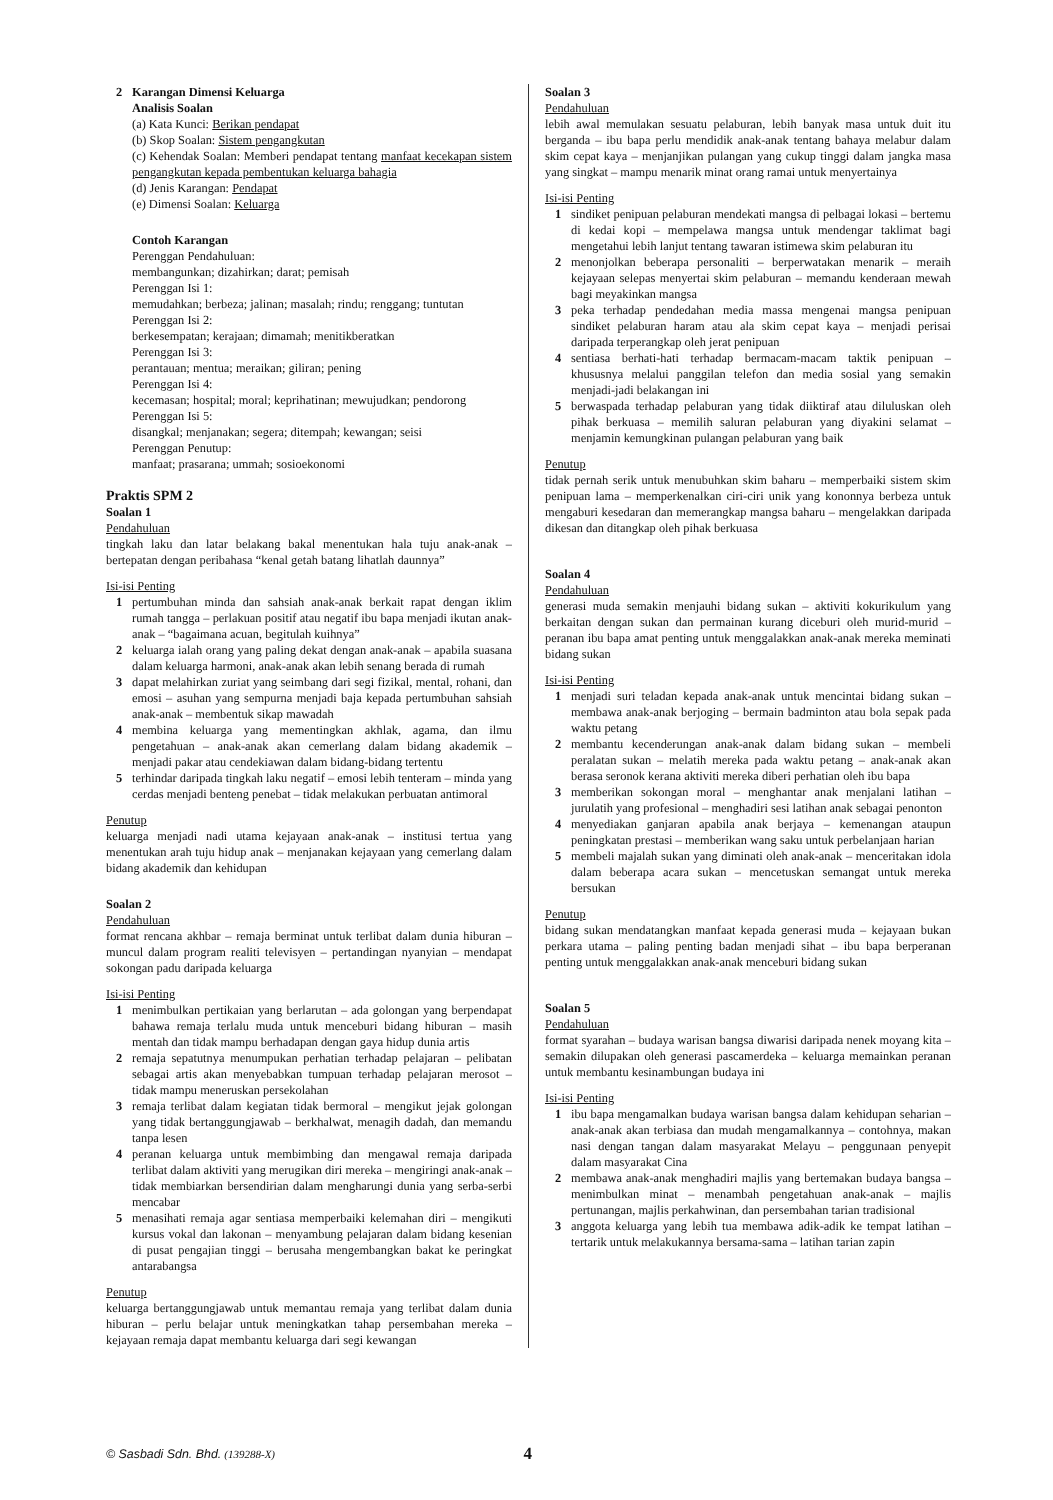2 Karangan Dimensi Keluarga
Analisis Soalan
(a) Kata Kunci: Berikan pendapat
(b) Skop Soalan: Sistem pengangkutan
(c) Kehendak Soalan: Memberi pendapat tentang manfaat kecekapan sistem pengangkutan kepada pembentukan keluarga bahagia
(d) Jenis Karangan: Pendapat
(e) Dimensi Soalan: Keluarga
Contoh Karangan
Perenggan Pendahuluan:
membangunkan; dizahirkan; darat; pemisah
Perenggan Isi 1:
memudahkan; berbeza; jalinan; masalah; rindu; renggang; tuntutan
Perenggan Isi 2:
berkesempatan; kerajaan; dimamah; menitikberatkan
Perenggan Isi 3:
perantauan; mentua; meraikan; giliran; pening
Perenggan Isi 4:
kecemasan; hospital; moral; keprihatinan; mewujudkan; pendorong
Perenggan Isi 5:
disangkal; menjanakan; segera; ditempah; kewangan; seisi
Perenggan Penutup:
manfaat; prasarana; ummah; sosioekonomi
Praktis SPM 2
Soalan 1
Pendahuluan
tingkah laku dan latar belakang bakal menentukan hala tuju anak-anak – bertepatan dengan peribahasa “kenal getah batang lihatlah daunnya”
Isi-isi Penting
1 pertumbuhan minda dan sahsiah anak-anak berkait rapat dengan iklim rumah tangga – perlakuan positif atau negatif ibu bapa menjadi ikutan anak-anak – “bagaimana acuan, begitulah kuihnya”
2 keluarga ialah orang yang paling dekat dengan anak-anak – apabila suasana dalam keluarga harmoni, anak-anak akan lebih senang berada di rumah
3 dapat melahirkan zuriat yang seimbang dari segi fizikal, mental, rohani, dan emosi – asuhan yang sempurna menjadi baja kepada pertumbuhan sahsiah anak-anak – membentuk sikap mawadah
4 membina keluarga yang mementingkan akhlak, agama, dan ilmu pengetahuan – anak-anak akan cemerlang dalam bidang akademik – menjadi pakar atau cendekiawan dalam bidang-bidang tertentu
5 terhindar daripada tingkah laku negatif – emosi lebih tenteram – minda yang cerdas menjadi benteng penebat – tidak melakukan perbuatan antimoral
Penutup
keluarga menjadi nadi utama kejayaan anak-anak – institusi tertua yang menentukan arah tuju hidup anak – menjanakan kejayaan yang cemerlang dalam bidang akademik dan kehidupan
Soalan 2
Pendahuluan
format rencana akhbar – remaja berminat untuk terlibat dalam dunia hiburan – muncul dalam program realiti televisyen – pertandingan nyanyian – mendapat sokongan padu daripada keluarga
Isi-isi Penting
1 menimbulkan pertikaian yang berlarutan – ada golongan yang berpendapat bahawa remaja terlalu muda untuk menceburi bidang hiburan – masih mentah dan tidak mampu berhadapan dengan gaya hidup dunia artis
2 remaja sepatutnya menumpukan perhatian terhadap pelajaran – pelibatan sebagai artis akan menyebabkan tumpuan terhadap pelajaran merosot – tidak mampu meneruskan persekolahan
3 remaja terlibat dalam kegiatan tidak bermoral – mengikut jejak golongan yang tidak bertanggungjawab – berkhalwat, menagih dadah, dan memandu tanpa lesen
4 peranan keluarga untuk membimbing dan mengawal remaja daripada terlibat dalam aktiviti yang merugikan diri mereka – mengiringi anak-anak – tidak membiarkan bersendirian dalam mengharungi dunia yang serba-serbi mencabar
5 menasihati remaja agar sentiasa memperbaiki kelemahan diri – mengikuti kursus vokal dan lakonan – menyambung pelajaran dalam bidang kesenian di pusat pengajian tinggi – berusaha mengembangkan bakat ke peringkat antarabangsa
Penutup
keluarga bertanggungjawab untuk memantau remaja yang terlibat dalam dunia hiburan – perlu belajar untuk meningkatkan tahap persembahan mereka – kejayaan remaja dapat membantu keluarga dari segi kewangan
Soalan 3
Pendahuluan
lebih awal memulakan sesuatu pelaburan, lebih banyak masa untuk duit itu berganda – ibu bapa perlu mendidik anak-anak tentang bahaya melabur dalam skim cepat kaya – menjanjikan pulangan yang cukup tinggi dalam jangka masa yang singkat – mampu menarik minat orang ramai untuk menyertainya
Isi-isi Penting
1 sindiket penipuan pelaburan mendekati mangsa di pelbagai lokasi – bertemu di kedai kopi – mempelawa mangsa untuk mendengar taklimat bagi mengetahui lebih lanjut tentang tawaran istimewa skim pelaburan itu
2 menonjolkan beberapa personaliti – berperwatakan menarik – meraih kejayaan selepas menyertai skim pelaburan – memandu kenderaan mewah bagi meyakinkan mangsa
3 peka terhadap pendedahan media massa mengenai mangsa penipuan sindiket pelaburan haram atau ala skim cepat kaya – menjadi perisai daripada terperangkap oleh jerat penipuan
4 sentiasa berhati-hati terhadap bermacam-macam taktik penipuan – khususnya melalui panggilan telefon dan media sosial yang semakin menjadi-jadi belakangan ini
5 berwaspada terhadap pelaburan yang tidak diiktiraf atau diluluskan oleh pihak berkuasa – memilih saluran pelaburan yang diyakini selamat – menjamin kemungkinan pulangan pelaburan yang baik
Penutup
tidak pernah serik untuk menubuhkan skim baharu – memperbaiki sistem skim penipuan lama – memperkenalkan ciri-ciri unik yang kononnya berbeza untuk mengaburi kesedaran dan memerangkap mangsa baharu – mengelakkan daripada dikesan dan ditangkap oleh pihak berkuasa
Soalan 4
Pendahuluan
generasi muda semakin menjauhi bidang sukan – aktiviti kokurikulum yang berkaitan dengan sukan dan permainan kurang diceburi oleh murid-murid – peranan ibu bapa amat penting untuk menggalakkan anak-anak mereka meminati bidang sukan
Isi-isi Penting
1 menjadi suri teladan kepada anak-anak untuk mencintai bidang sukan – membawa anak-anak berjoging – bermain badminton atau bola sepak pada waktu petang
2 membantu kecenderungan anak-anak dalam bidang sukan – membeli peralatan sukan – melatih mereka pada waktu petang – anak-anak akan berasa seronok kerana aktiviti mereka diberi perhatian oleh ibu bapa
3 memberikan sokongan moral – menghantar anak menjalani latihan – jurulatih yang profesional – menghadiri sesi latihan anak sebagai penonton
4 menyediakan ganjaran apabila anak berjaya – kemenangan ataupun peningkatan prestasi – memberikan wang saku untuk perbelanjaan harian
5 membeli majalah sukan yang diminati oleh anak-anak – menceritakan idola dalam beberapa acara sukan – mencetuskan semangat untuk mereka bersukan
Penutup
bidang sukan mendatangkan manfaat kepada generasi muda – kejayaan bukan perkara utama – paling penting badan menjadi sihat – ibu bapa berperanan penting untuk menggalakkan anak-anak menceburi bidang sukan
Soalan 5
Pendahuluan
format syarahan – budaya warisan bangsa diwarisi daripada nenek moyang kita – semakin dilupakan oleh generasi pascamerdeka – keluarga memainkan peranan untuk membantu kesinambungan budaya ini
Isi-isi Penting
1 ibu bapa mengamalkan budaya warisan bangsa dalam kehidupan seharian – anak-anak akan terbiasa dan mudah mengamalkannya – contohnya, makan nasi dengan tangan dalam masyarakat Melayu – penggunaan penyepit dalam masyarakat Cina
2 membawa anak-anak menghadiri majlis yang bertemakan budaya bangsa – menimbulkan minat – menambah pengetahuan anak-anak – majlis pertunangan, majlis perkahwinan, dan persembahan tarian tradisional
3 anggota keluarga yang lebih tua membawa adik-adik ke tempat latihan – tertarik untuk melakukannya bersama-sama – latihan tarian zapin
© Sasbadi Sdn. Bhd. (139288-X) 4